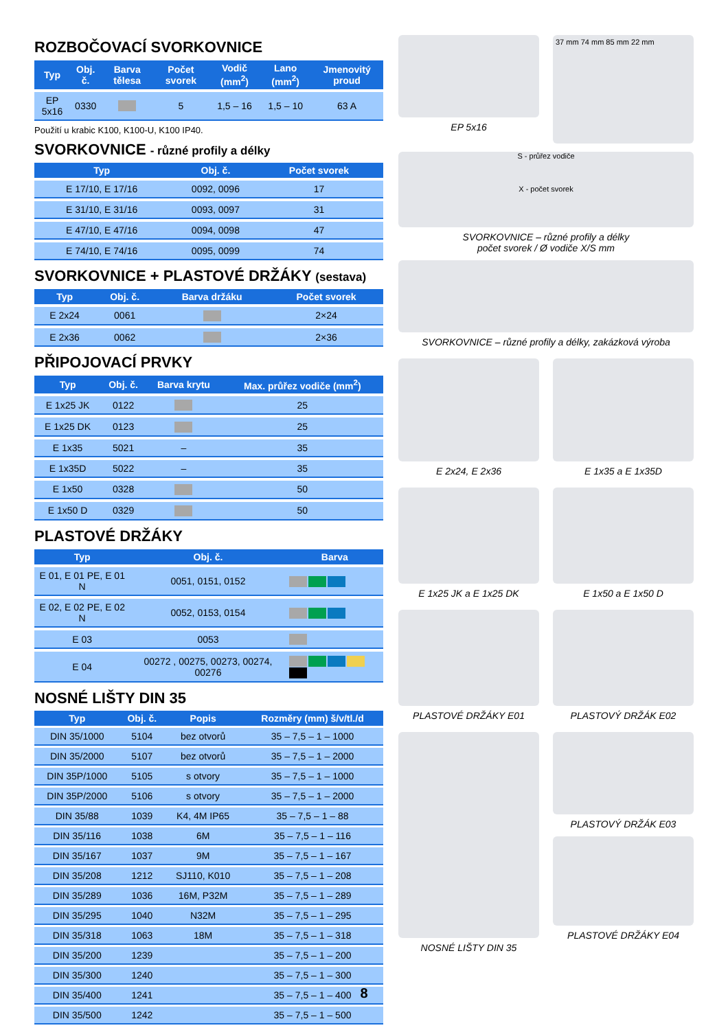ROZBOČOVACÍ SVORKOVNICE
| Typ | Obj. č. | Barva tělesa | Počet svorek | Vodič (mm<sup>2</sup>) | Lano (mm<sup>2</sup>) | Jmenovitý proud |
| --- | --- | --- | --- | --- | --- | --- |
| EP 5x16 | 0330 | | 5 | 1,5 – 16 | 1,5 – 10 | 63 A |
Použití u krabic K100, K100-U, K100 IP40.
SVORKOVNICE - různé profily a délky
| Typ | Obj. č. | Počet svorek | |
| --- | --- | --- | --- |
| E 17/10, E 17/16 | 0092, 0096 | 17 | |
| E 31/10, E 31/16 | 0093, 0097 | 31 | |
| E 47/10, E 47/16 | 0094, 0098 | 47 | |
| E 74/10, E 74/16 | 0095, 0099 | 74 | |
SVORKOVNICE + PLASTOVÉ DRŽÁKY (sestava)
| Typ | Obj. č. | Barva držáku | Počet svorek |
| --- | --- | --- | --- |
| E 2x24 | 0061 | | 2×24 |
| E 2x36 | 0062 | | 2×36 |
PŘIPOJOVACÍ PRVKY
| Typ | Obj. č. | Barva krytu | Max. průřez vodiče (mm<sup>2</sup>) |
| --- | --- | --- | --- |
| E 1x25 JK | 0122 | | 25 |
| E 1x25 DK | 0123 | | 25 |
| E 1x35 | 5021 | – | 35 |
| E 1x35D | 5022 | – | 35 |
| E 1x50 | 0328 | | 50 |
| E 1x50 D | 0329 | | 50 |
PLASTOVÉ DRŽÁKY
| Typ | Obj. č. | Barva |
| --- | --- | --- |
| E 01, E 01 PE, E 01 N | 0051, 0151, 0152 | |
| E 02, E 02 PE, E 02 N | 0052, 0153, 0154 | |
| E 03 | 0053 | |
| E 04 | 00272 , 00275, 00273, 00274, 00276 | |
NOSNÉ LIŠTY DIN 35
| Typ | Obj. č. | Popis | Rozměry (mm) š/v/tl./d |
| --- | --- | --- | --- |
| DIN 35/1000 | 5104 | bez otvorů | 35 – 7,5 – 1 – 1000 |
| DIN 35/2000 | 5107 | bez otvorů | 35 – 7,5 – 1 – 2000 |
| DIN 35P/1000 | 5105 | s otvory | 35 – 7,5 – 1 – 1000 |
| DIN 35P/2000 | 5106 | s otvory | 35 – 7,5 – 1 – 2000 |
| DIN 35/88 | 1039 | K4, 4M IP65 | 35 – 7,5 – 1 – 88 |
| DIN 35/116 | 1038 | 6M | 35 – 7,5 – 1 – 116 |
| DIN 35/167 | 1037 | 9M | 35 – 7,5 – 1 – 167 |
| DIN 35/208 | 1212 | SJ110, K010 | 35 – 7,5 – 1 – 208 |
| DIN 35/289 | 1036 | 16M, P32M | 35 – 7,5 – 1 – 289 |
| DIN 35/295 | 1040 | N32M | 35 – 7,5 – 1 – 295 |
| DIN 35/318 | 1063 | 18M | 35 – 7,5 – 1 – 318 |
| DIN 35/200 | 1239 | | 35 – 7,5 – 1 – 200 |
| DIN 35/300 | 1240 | | 35 – 7,5 – 1 – 300 |
| DIN 35/400 | 1241 | | 35 – 7,5 – 1 – 400 |
| DIN 35/500 | 1242 | | 35 – 7,5 – 1 – 500 |
EP 5x16
37 mm 74 mm 85 mm 22 mm
S - průřez vodiče
X - počet svorek
SVORKOVNICE – různé profily a délky
počet svorek / Ø vodiče X/S mm
SVORKOVNICE – různé profily a délky, zakázková výroba
E 2x24, E 2x36 E 1x35 a E 1x35D
E 1x25 JK a E 1x25 DK E 1x50 a E 1x50 D
PLASTOVÉ DRŽÁKY E01 PLASTOVÝ DRŽÁK E02
NOSNÉ LIŠTY DIN 35 PLASTOVÝ DRŽÁK E03
PLASTOVÉ DRŽÁKY E04
8